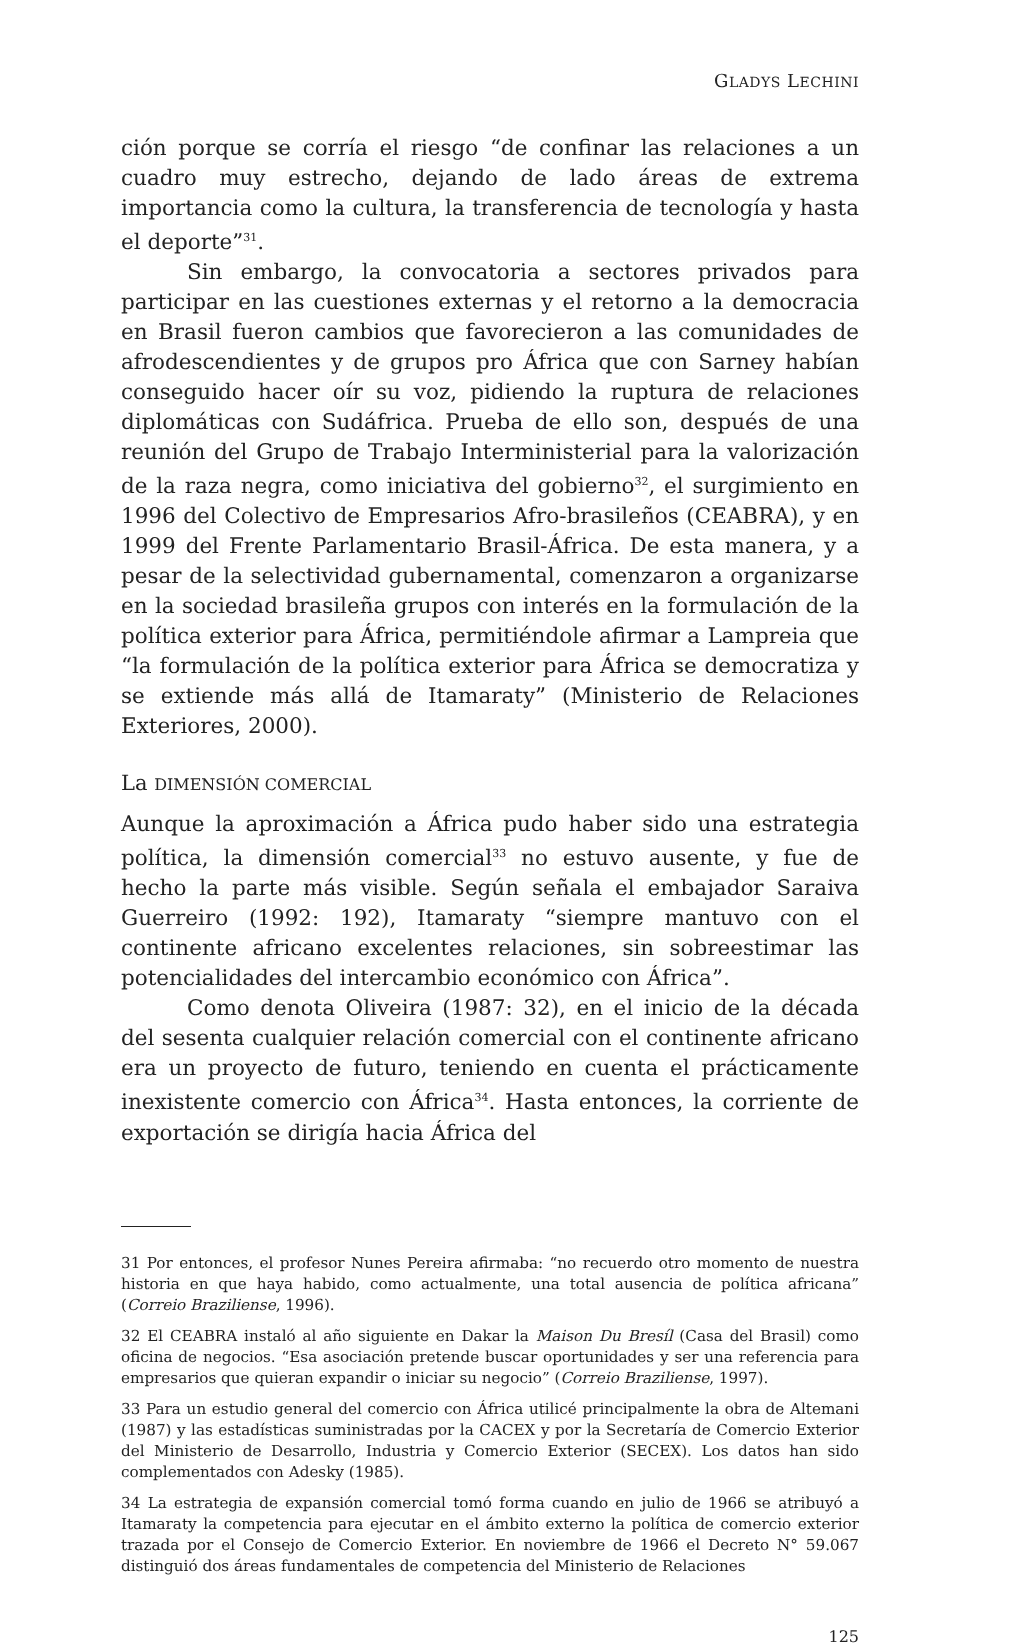GLADYS LECHINI
ción porque se corría el riesgo “de confinar las relaciones a un cuadro muy estrecho, dejando de lado áreas de extrema importancia como la cultura, la transferencia de tecnología y hasta el deporte”<sup>31</sup>.
Sin embargo, la convocatoria a sectores privados para participar en las cuestiones externas y el retorno a la democracia en Brasil fueron cambios que favorecieron a las comunidades de afrodescendientes y de grupos pro África que con Sarney habían conseguido hacer oír su voz, pidiendo la ruptura de relaciones diplomáticas con Sudáfrica. Prueba de ello son, después de una reunión del Grupo de Trabajo Interministerial para la valorización de la raza negra, como iniciativa del gobierno<sup>32</sup>, el surgimiento en 1996 del Colectivo de Empresarios Afro-brasileños (CEABRA), y en 1999 del Frente Parlamentario Brasil-África. De esta manera, y a pesar de la selectividad gubernamental, comenzaron a organizarse en la sociedad brasileña grupos con interés en la formulación de la política exterior para África, permitiéndole afirmar a Lampreia que “la formulación de la política exterior para África se democratiza y se extiende más allá de Itamaraty” (Ministerio de Relaciones Exteriores, 2000).
La DIMENSIÓN COMERCIAL
Aunque la aproximación a África pudo haber sido una estrategia política, la dimensión comercial<sup>33</sup> no estuvo ausente, y fue de hecho la parte más visible. Según señala el embajador Saraiva Guerreiro (1992: 192), Itamaraty “siempre mantuvo con el continente africano excelentes relaciones, sin sobreestimar las potencialidades del intercambio económico con África”.
Como denota Oliveira (1987: 32), en el inicio de la década del sesenta cualquier relación comercial con el continente africano era un proyecto de futuro, teniendo en cuenta el prácticamente inexistente comercio con África<sup>34</sup>. Hasta entonces, la corriente de exportación se dirigía hacia África del
31 Por entonces, el profesor Nunes Pereira afirmaba: “no recuerdo otro momento de nuestra historia en que haya habido, como actualmente, una total ausencia de política africana” (Correio Braziliense, 1996).
32 El CEABRA instaló al año siguiente en Dakar la Maison Du Bresíl (Casa del Brasil) como oficina de negocios. “Esa asociación pretende buscar oportunidades y ser una referencia para empresarios que quieran expandir o iniciar su negocio” (Correio Braziliense, 1997).
33 Para un estudio general del comercio con África utilicé principalmente la obra de Altemani (1987) y las estadísticas suministradas por la CACEX y por la Secretaría de Comercio Exterior del Ministerio de Desarrollo, Industria y Comercio Exterior (SECEX). Los datos han sido complementados con Adesky (1985).
34 La estrategia de expansión comercial tomó forma cuando en julio de 1966 se atribuyó a Itamaraty la competencia para ejecutar en el ámbito externo la política de comercio exterior trazada por el Consejo de Comercio Exterior. En noviembre de 1966 el Decreto N° 59.067 distinguió dos áreas fundamentales de competencia del Ministerio de Relaciones
125